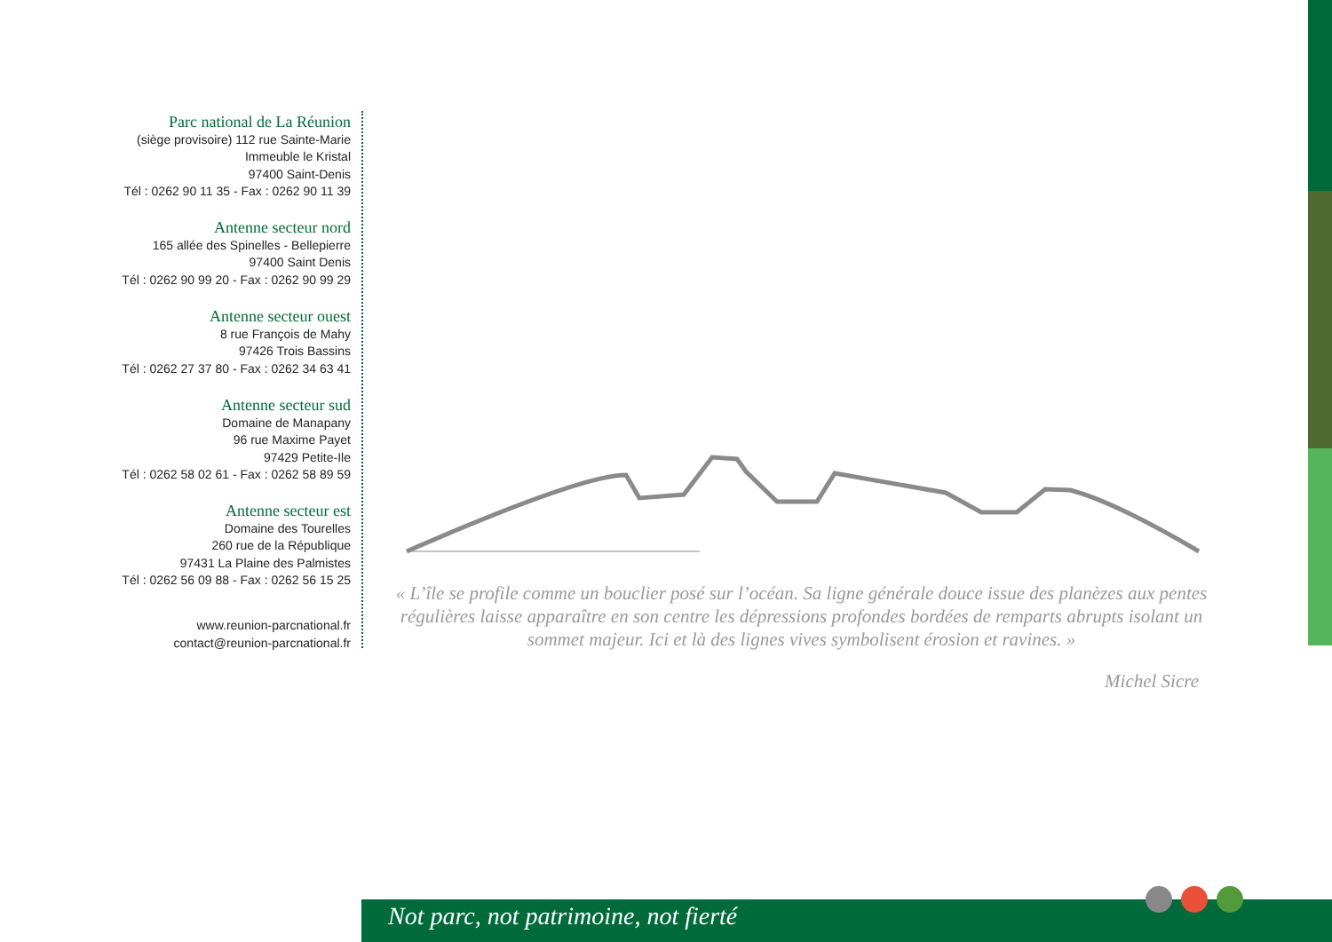Parc national de La Réunion
(siège provisoire) 112 rue Sainte-Marie
Immeuble le Kristal
97400 Saint-Denis
Tél : 0262 90 11 35 - Fax : 0262 90 11 39
Antenne secteur nord
165 allée des Spinelles - Bellepierre
97400 Saint Denis
Tél : 0262 90 99 20 - Fax : 0262 90 99 29
Antenne secteur ouest
8 rue François de Mahy
97426 Trois Bassins
Tél : 0262 27 37 80 - Fax : 0262 34 63 41
Antenne secteur sud
Domaine de Manapany
96 rue Maxime Payet
97429 Petite-Ile
Tél : 0262 58 02 61 - Fax : 0262 58 89 59
Antenne secteur est
Domaine des Tourelles
260 rue de la République
97431 La Plaine des Palmistes
Tél : 0262 56 09 88 - Fax : 0262 56 15 25
www.reunion-parcnational.fr
contact@reunion-parcnational.fr
« L’île se profile comme un bouclier posé sur l’océan. Sa ligne générale douce issue des planèzes aux pentes régulières laisse apparaître en son centre les dépressions profondes bordées de remparts abrupts isolant un sommet majeur. Ici et là des lignes vives symbolisent érosion et ravines. »
Michel Sicre
Not parc, not patrimoine, not fierté